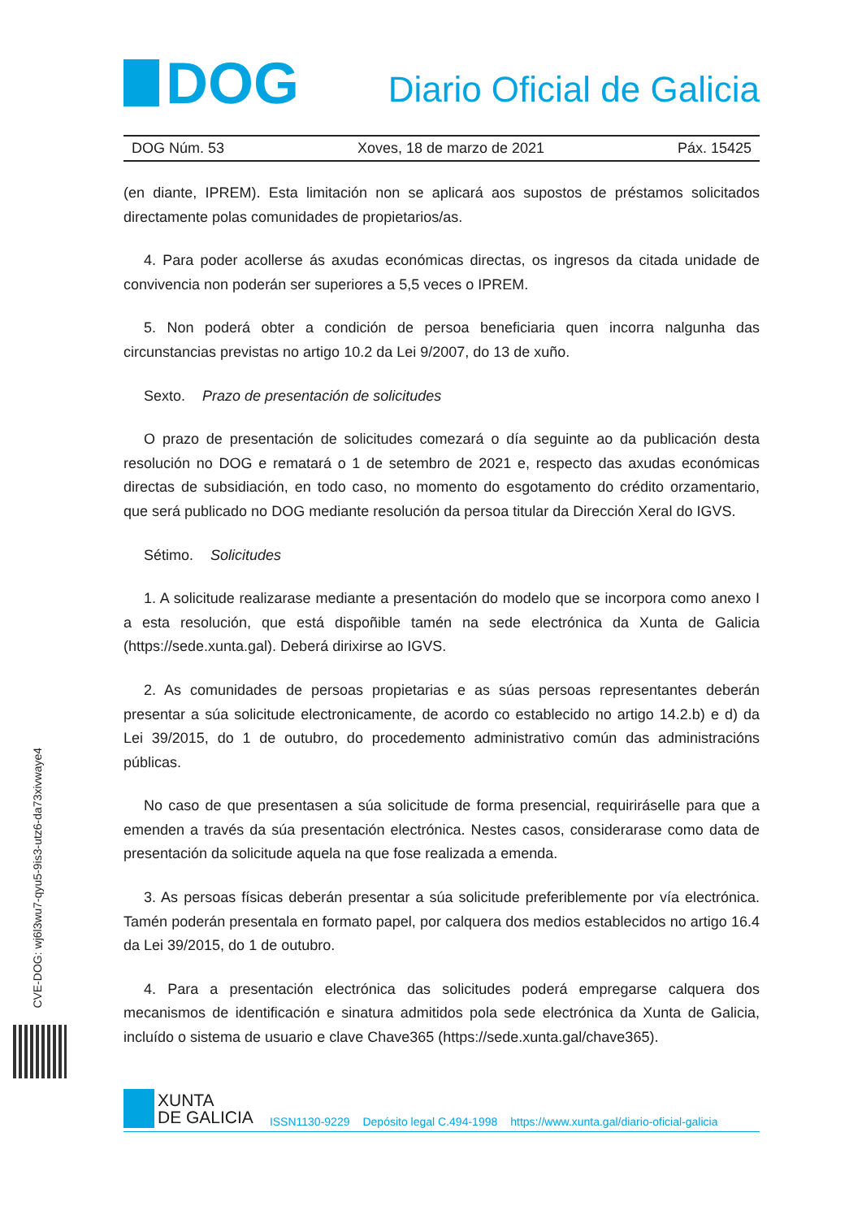CVE-DOG: wj6l3wu7-qyu5-9is3-utz6-da73xivwaye4
DOG
Diario Oficial de Galicia
DOG Núm. 53 Xoves, 18 de marzo de 2021 Páx. 15425
(en diante, IPREM). Esta limitación non se aplicará aos supostos de préstamos solicitados directamente polas comunidades de propietarios/as.
4. Para poder acollerse ás axudas económicas directas, os ingresos da citada unidade de convivencia non poderán ser superiores a 5,5 veces o IPREM.
5. Non poderá obter a condición de persoa beneficiaria quen incorra nalgunha das circunstancias previstas no artigo 10.2 da Lei 9/2007, do 13 de xuño.
Sexto. Prazo de presentación de solicitudes
O prazo de presentación de solicitudes comezará o día seguinte ao da publicación desta resolución no DOG e rematará o 1 de setembro de 2021 e, respecto das axudas económicas directas de subsidiación, en todo caso, no momento do esgotamento do crédito orzamentario, que será publicado no DOG mediante resolución da persoa titular da Dirección Xeral do IGVS.
Sétimo. Solicitudes
1. A solicitude realizarase mediante a presentación do modelo que se incorpora como anexo I a esta resolución, que está dispoñible tamén na sede electrónica da Xunta de Galicia (https://sede.xunta.gal). Deberá dirixirse ao IGVS.
2. As comunidades de persoas propietarias e as súas persoas representantes deberán presentar a súa solicitude electronicamente, de acordo co establecido no artigo 14.2.b) e d) da Lei 39/2015, do 1 de outubro, do procedemento administrativo común das administracións públicas.
No caso de que presentasen a súa solicitude de forma presencial, requiriráselle para que a emenden a través da súa presentación electrónica. Nestes casos, considerarase como data de presentación da solicitude aquela na que fose realizada a emenda.
3. As persoas físicas deberán presentar a súa solicitude preferiblemente por vía electrónica. Tamén poderán presentala en formato papel, por calquera dos medios establecidos no artigo 16.4 da Lei 39/2015, do 1 de outubro.
4. Para a presentación electrónica das solicitudes poderá empregarse calquera dos mecanismos de identificación e sinatura admitidos pola sede electrónica da Xunta de Galicia, incluído o sistema de usuario e clave Chave365 (https://sede.xunta.gal/chave365).
XUNTA
DE GALICIA
ISSN1130-9229 Depósito legal C.494-1998 https://www.xunta.gal/diario-oficial-galicia